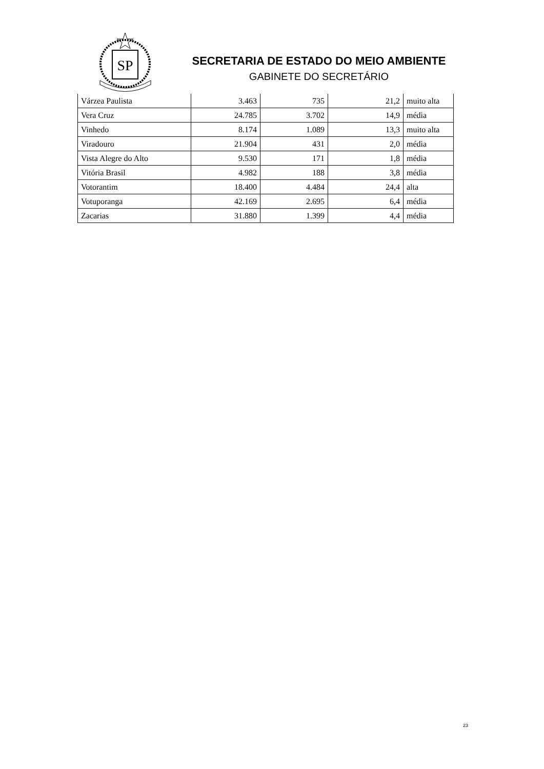SP
SECRETARIA DE ESTADO DO MEIO AMBIENTE
GABINETE DO SECRETÁRIO
| Várzea Paulista | 3.463 | 735 | 21,2 | muito alta |
| Vera Cruz | 24.785 | 3.702 | 14,9 | média |
| Vinhedo | 8.174 | 1.089 | 13,3 | muito alta |
| Viradouro | 21.904 | 431 | 2,0 | média |
| Vista Alegre do Alto | 9.530 | 171 | 1,8 | média |
| Vitória Brasil | 4.982 | 188 | 3,8 | média |
| Votorantim | 18.400 | 4.484 | 24,4 | alta |
| Votuporanga | 42.169 | 2.695 | 6,4 | média |
| Zacarias | 31.880 | 1.399 | 4,4 | média |
23